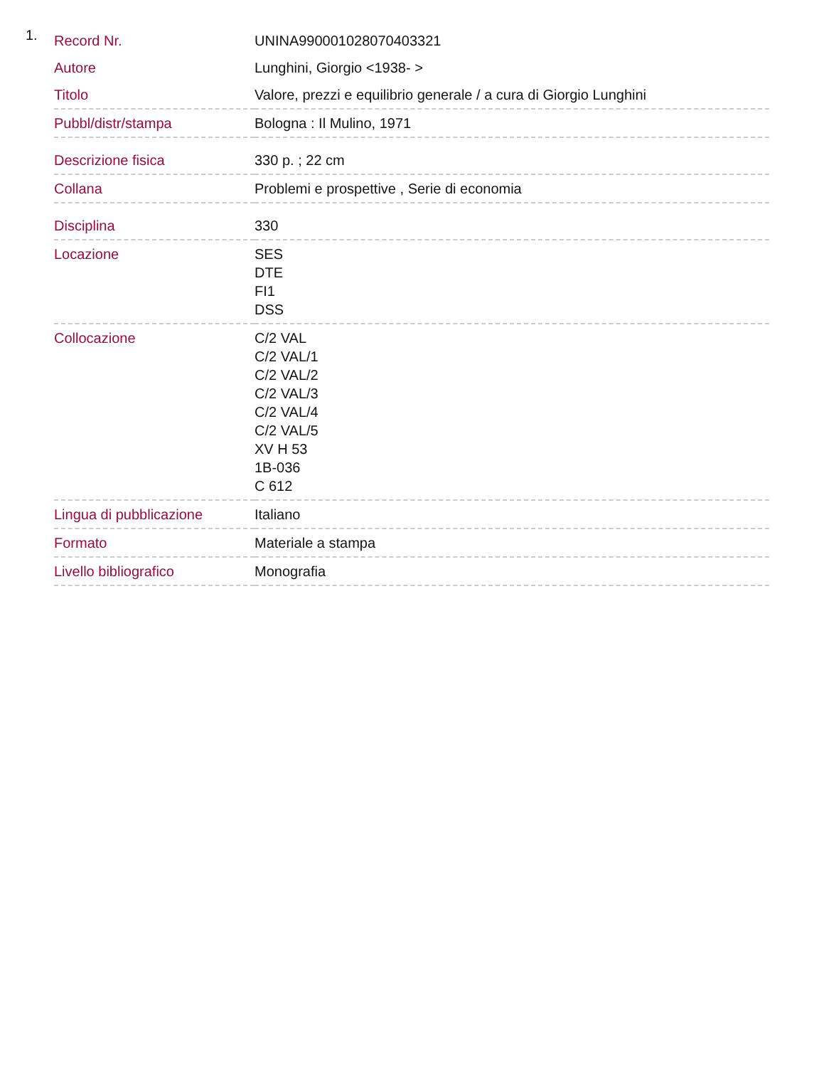1.
| Record Nr. | UNINA990001028070403321 |
| Autore | Lunghini, Giorgio <1938- > |
| Titolo | Valore, prezzi e equilibrio generale / a cura di Giorgio Lunghini |
| Pubbl/distr/stampa | Bologna : Il Mulino, 1971 |
| Descrizione fisica | 330 p. ; 22 cm |
| Collana | Problemi e prospettive , Serie di economia |
| Disciplina | 330 |
| Locazione | SES DTE FI1 DSS |
| Collocazione | C/2 VAL C/2 VAL/1 C/2 VAL/2 C/2 VAL/3 C/2 VAL/4 C/2 VAL/5 XV H 53 1B-036 C 612 |
| Lingua di pubblicazione | Italiano |
| Formato | Materiale a stampa |
| Livello bibliografico | Monografia |